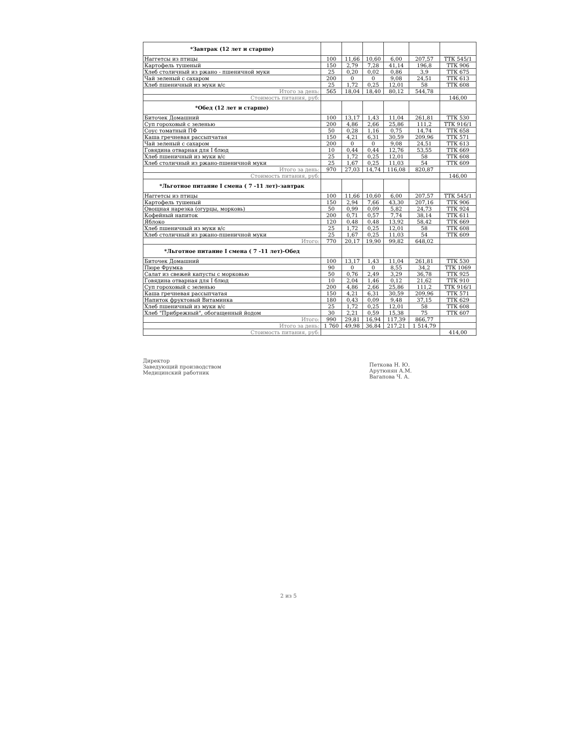| *Завтрак (12 лет и старше) | | | | | | |
| --- | --- | --- | --- | --- | --- | --- |
| Наггетсы из птицы | 100 | 11,66 | 10,60 | 6,00 | 207,57 | ТТК 545/1 |
| Картофель тушеный | 150 | 2,79 | 7,28 | 41,14 | 196,8 | ТТК 906 |
| Хлеб столичный из ржано - пшеничной муки | 25 | 0,20 | 0,02 | 0,86 | 3,9 | ТТК 675 |
| Чай зеленый с сахаром | 200 | 0 | 0 | 9,08 | 24,51 | ТТК 613 |
| Хлеб пшеничный из муки в/с | 25 | 1,72 | 0,25 | 12,01 | 58 | ТТК 608 |
| Итого за день: | 565 | 18,04 | 18,40 | 80,12 | 544,78 | |
| Стоимость питания, руб: | | | | | | 146,00 |
| *Обед (12 лет и старше) | | | | | | |
| Биточек Домашний | 100 | 13,17 | 1,43 | 11,04 | 261,81 | ТТК 530 |
| Суп гороховый с зеленью | 200 | 4,86 | 2,66 | 25,86 | 111,2 | ТТК 916/1 |
| Соус томатный ПФ | 50 | 0,28 | 1,16 | 0,75 | 14,74 | ТТК 658 |
| Каша гречневая рассыпчатая | 150 | 4,21 | 6,31 | 30,59 | 209,96 | ТТК 571 |
| Чай зеленый с сахаром | 200 | 0 | 0 | 9,08 | 24,51 | ТТК 613 |
| Говядина отварная для I блюд | 10 | 0,44 | 0,44 | 12,76 | 53,55 | ТТК 669 |
| Хлеб пшеничный из муки в/с | 25 | 1,72 | 0,25 | 12,01 | 58 | ТТК 608 |
| Хлеб столичный из ржано-пшеничной муки | 25 | 1,67 | 0,25 | 11,03 | 54 | ТТК 609 |
| Итого за день: | 970 | 27,03 | 14,74 | 116,08 | 820,87 | |
| Стоимость питания, руб: | | | | | | 146,00 |
| *Льготное питание I смена ( 7 -11 лет)-завтрак | | | | | | |
| Наггетсы из птицы | 100 | 11,66 | 10,60 | 6,00 | 207,57 | ТТК 545/1 |
| Картофель тушеный | 150 | 2,94 | 7,66 | 43,30 | 207,16 | ТТК 906 |
| Овощная нарезка (огурцы, морковь) | 50 | 0,99 | 0,09 | 5,82 | 24,73 | ТТК 924 |
| Кофейный напиток | 200 | 0,71 | 0,57 | 7,74 | 38,14 | ТТК 611 |
| Яблоко | 120 | 0,48 | 0,48 | 13,92 | 58,42 | ТТК 669 |
| Хлеб пшеничный из муки в/с | 25 | 1,72 | 0,25 | 12,01 | 58 | ТТК 608 |
| Хлеб столичный из ржано-пшеничной муки | 25 | 1,67 | 0,25 | 11,03 | 54 | ТТК 609 |
| Итого: | 770 | 20,17 | 19,90 | 99,82 | 648,02 | |
| *Льготное питание I смена ( 7 -11 лет)-Обед | | | | | | |
| Биточек Домашний | 100 | 13,17 | 1,43 | 11,04 | 261,81 | ТТК 530 |
| Пюре Фрумка | 90 | 0 | 0 | 8,55 | 34,2 | ТТК 1069 |
| Салат из свежей капусты с морковью | 50 | 0,76 | 2,49 | 3,29 | 36,78 | ТТК 925 |
| Говядина отварная для I блюд | 10 | 2,04 | 1,46 | 0,12 | 21,62 | ТТК 910 |
| Суп гороховый с зеленью | 200 | 4,86 | 2,66 | 25,86 | 111,2 | ТТК 916/1 |
| Каша гречневая рассыпчатая | 150 | 4,21 | 6,31 | 30,59 | 209,96 | ТТК 571 |
| Напиток фруктовый Витаминка | 180 | 0,43 | 0,09 | 9,48 | 37,15 | ТТК 629 |
| Хлеб пшеничный из муки в/с | 25 | 1,72 | 0,25 | 12,01 | 58 | ТТК 608 |
| Хлеб "Прибрежный", обогащенный йодом | 30 | 2,21 | 0,59 | 15,38 | 75 | ТТК 607 |
| Итого: | 990 | 29,81 | 16,94 | 117,39 | 866,77 | |
| Итого за день: | 1 760 | 49,98 | 36,84 | 217,21 | 1 514,79 | |
| Стоимость питания, руб: | | | | | | 414,00 |
Директор
Заведующий производством
Медицинский работник
Петкова Н. Ю.
Арутюнян А.М.
Вагапова Ч. А.
2 из 5